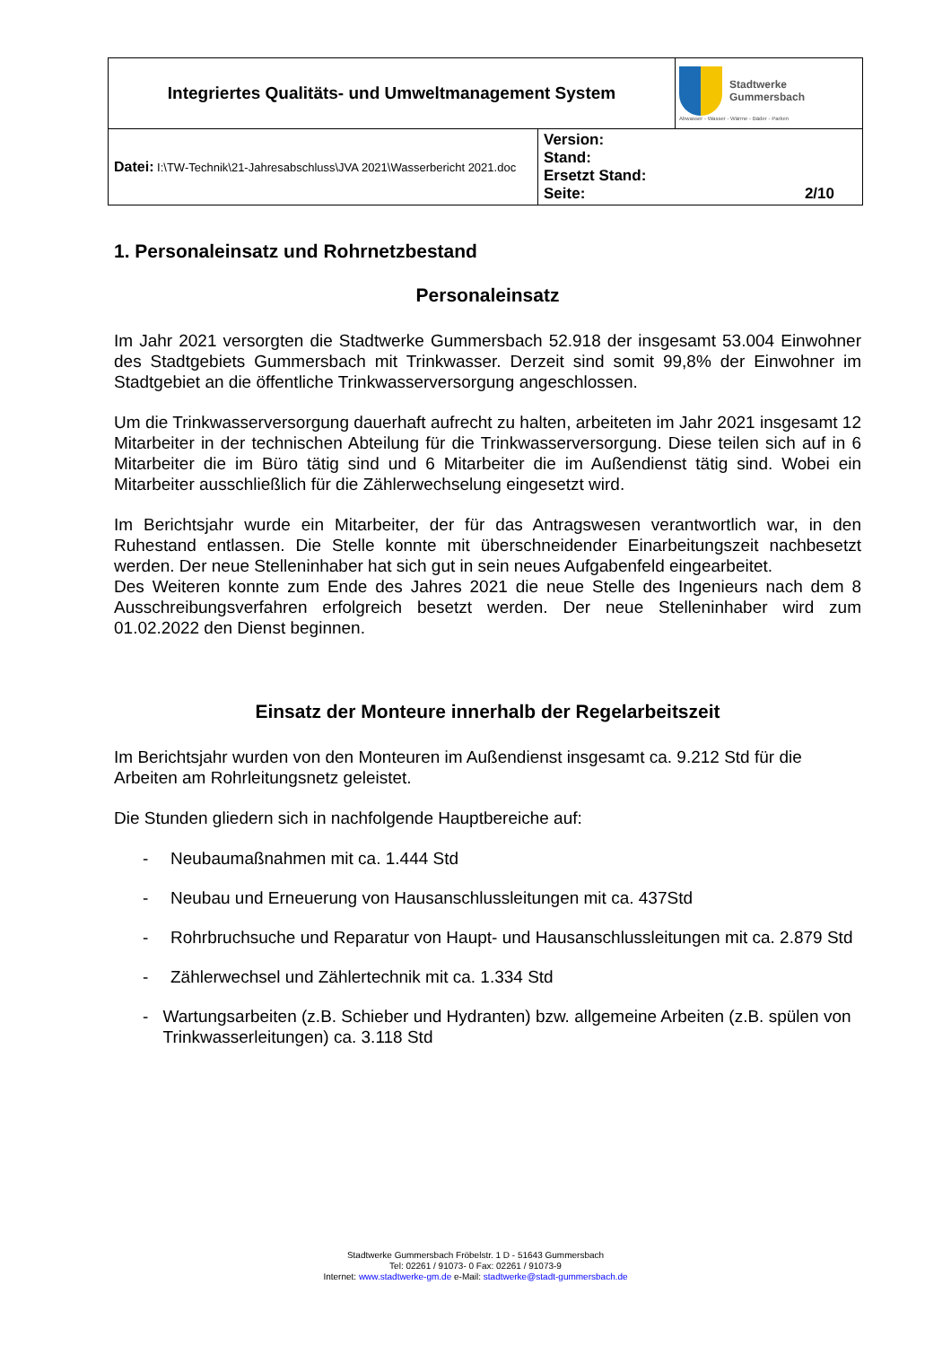| Integriertes Qualitäts- und Umweltmanagement System | | Stadtwerke Gummersbach Abwasser - Wasser - Wärme - Bäder - Parken |
| Datei: I:\TW-Technik\21-Jahresabschluss\JVA 2021\Wasserbericht 2021.doc | Version: Stand: Ersetzt Stand: Seite: 2/10 | |
1. Personaleinsatz und Rohrnetzbestand
Personaleinsatz
Im Jahr 2021 versorgten die Stadtwerke Gummersbach 52.918 der insgesamt 53.004 Einwohner des Stadtgebiets Gummersbach mit Trinkwasser. Derzeit sind somit 99,8% der Einwohner im Stadtgebiet an die öffentliche Trinkwasserversorgung angeschlossen.
Um die Trinkwasserversorgung dauerhaft aufrecht zu halten, arbeiteten im Jahr 2021 insgesamt 12 Mitarbeiter in der technischen Abteilung für die Trinkwasserversorgung. Diese teilen sich auf in 6 Mitarbeiter die im Büro tätig sind und 6 Mitarbeiter die im Außendienst tätig sind. Wobei ein Mitarbeiter ausschließlich für die Zählerwechselung eingesetzt wird.
Im Berichtsjahr wurde ein Mitarbeiter, der für das Antragswesen verantwortlich war, in den Ruhestand entlassen. Die Stelle konnte mit überschneidender Einarbeitungszeit nachbesetzt werden. Der neue Stelleninhaber hat sich gut in sein neues Aufgabenfeld eingearbeitet.
Des Weiteren konnte zum Ende des Jahres 2021 die neue Stelle des Ingenieurs nach dem 8 Ausschreibungsverfahren erfolgreich besetzt werden. Der neue Stelleninhaber wird zum 01.02.2022 den Dienst beginnen.
Einsatz der Monteure innerhalb der Regelarbeitszeit
Im Berichtsjahr wurden von den Monteuren im Außendienst insgesamt ca. 9.212 Std für die Arbeiten am Rohrleitungsnetz geleistet.
Die Stunden gliedern sich in nachfolgende Hauptbereiche auf:
- Neubaumaßnahmen mit ca. 1.444 Std
- Neubau und Erneuerung von Hausanschlussleitungen mit ca. 437Std
- Rohrbruchsuche und Reparatur von Haupt- und Hausanschlussleitungen mit ca. 2.879 Std
- Zählerwechsel und Zählertechnik mit ca. 1.334 Std
- Wartungsarbeiten (z.B. Schieber und Hydranten) bzw. allgemeine Arbeiten (z.B. spülen von Trinkwasserleitungen) ca. 3.118 Std
Stadtwerke Gummersbach Fröbelstr. 1 D - 51643 Gummersbach
Tel: 02261 / 91073- 0 Fax: 02261 / 91073-9
Internet: www.stadtwerke-gm.de e-Mail: stadtwerke@stadt-gummersbach.de